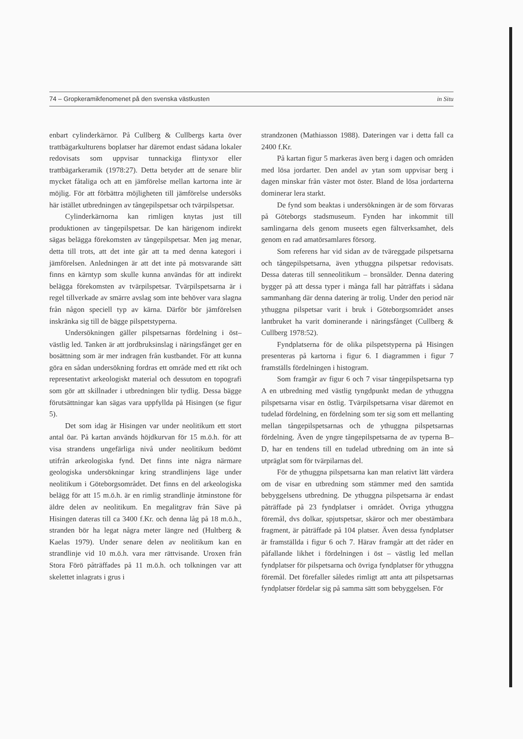74 – Gropkeramikfenomenet på den svenska västkusten in Situ
enbart cylinderkärnor. På Cullberg & Cullbergs karta över trattbägarkulturens boplatser har däremot endast sådana lokaler redovisats som uppvisar tunnackiga flintyxor eller trattbägarkeramik (1978:27). Detta betyder att de senare blir mycket fåtaliga och att en jämförelse mellan kartorna inte är möjlig. För att förbättra möjligheten till jämförelse undersöks här istället utbredningen av tångepilspetsar och tvärpilspetsar.
Cylinderkärnorna kan rimligen knytas just till produktionen av tångepilspetsar. De kan härigenom indirekt sägas belägga förekomsten av tångepilspetsar. Men jag menar, detta till trots, att det inte går att ta med denna kategori i jämförelsen. Anledningen är att det inte på motsvarande sätt finns en kärntyp som skulle kunna användas för att indirekt belägga förekomsten av tvärpilspetsar. Tvärpilspetsarna är i regel tillverkade av smärre avslag som inte behöver vara slagna från någon speciell typ av kärna. Därför bör jämförelsen inskränka sig till de bägge pilspetstyperna.
Undersökningen gäller pilspetsarnas fördelning i öst–västlig led. Tanken är att jordbruksinslag i näringsfånget ger en bosättning som är mer indragen från kustbandet. För att kunna göra en sådan undersökning fordras ett område med ett rikt och representativt arkeologiskt material och dessutom en topografi som gör att skillnader i utbredningen blir tydlig. Dessa bägge förutsättningar kan sägas vara uppfyllda på Hisingen (se figur 5).
Det som idag är Hisingen var under neolitikum ett stort antal öar. På kartan används höjdkurvan för 15 m.ö.h. för att visa strandens ungefärliga nivå under neolitikum bedömt utifrån arkeologiska fynd. Det finns inte några närmare geologiska undersökningar kring strandlinjens läge under neolitikum i Göteborgsområdet. Det finns en del arkeologiska belägg för att 15 m.ö.h. är en rimlig strandlinje åtminstone för äldre delen av neolitikum. En megalitgrav från Säve på Hisingen dateras till ca 3400 f.Kr. och denna låg på 18 m.ö.h., stranden bör ha legat några meter längre ned (Hultberg & Kaelas 1979). Under senare delen av neolitikum kan en strandlinje vid 10 m.ö.h. vara mer rättvisande. Uroxen från Stora Förö påträffades på 11 m.ö.h. och tolkningen var att skelettet inlagrats i grus i
strandzonen (Mathiasson 1988). Dateringen var i detta fall ca 2400 f.Kr.
På kartan figur 5 markeras även berg i dagen och områden med lösa jordarter. Den andel av ytan som uppvisar berg i dagen minskar från väster mot öster. Bland de lösa jordarterna dominerar lera starkt.
De fynd som beaktas i undersökningen är de som förvaras på Göteborgs stadsmuseum. Fynden har inkommit till samlingarna dels genom museets egen fältverksamhet, dels genom en rad amatörsamlares försorg.
Som referens har vid sidan av de tväreggade pilspetsarna och tångepilspetsarna, även ythuggna pilspetsar redovisats. Dessa dateras till senneolitikum – bronsålder. Denna datering bygger på att dessa typer i många fall har påträffats i sådana sammanhang där denna datering är trolig. Under den period när ythuggna pilspetsar varit i bruk i Göteborgsområdet anses lantbruket ha varit dominerande i näringsfånget (Cullberg & Cullberg 1978:52).
Fyndplatserna för de olika pilspetstyperna på Hisingen presenteras på kartorna i figur 6. I diagrammen i figur 7 framställs fördelningen i histogram.
Som framgår av figur 6 och 7 visar tångepilspetsarna typ A en utbredning med västlig tyngdpunkt medan de ythuggna pilspetsarna visar en östlig. Tvärpilspetsarna visar däremot en tudelad fördelning, en fördelning som ter sig som ett mellanting mellan tångepilspetsarnas och de ythuggna pilspetsarnas fördelning. Även de yngre tångepilspetsarna de av typerna B–D, har en tendens till en tudelad utbredning om än inte så utpräglat som för tvärpilarnas del.
För de ythuggna pilspetsarna kan man relativt lätt värdera om de visar en utbredning som stämmer med den samtida bebyggelsens utbredning. De ythuggna pilspetsarna är endast påträffade på 23 fyndplatser i området. Övriga ythuggna föremål, dvs dolkar, spjutspetsar, skäror och mer obestämbara fragment, är påträffade på 104 platser. Även dessa fyndplatser är framställda i figur 6 och 7. Härav framgår att det råder en påfallande likhet i fördelningen i öst – västlig led mellan fyndplatser för pilspetsarna och övriga fyndplatser för ythuggna föremål. Det förefaller således rimligt att anta att pilspetsarnas fyndplatser fördelar sig på samma sätt som bebyggelsen. För